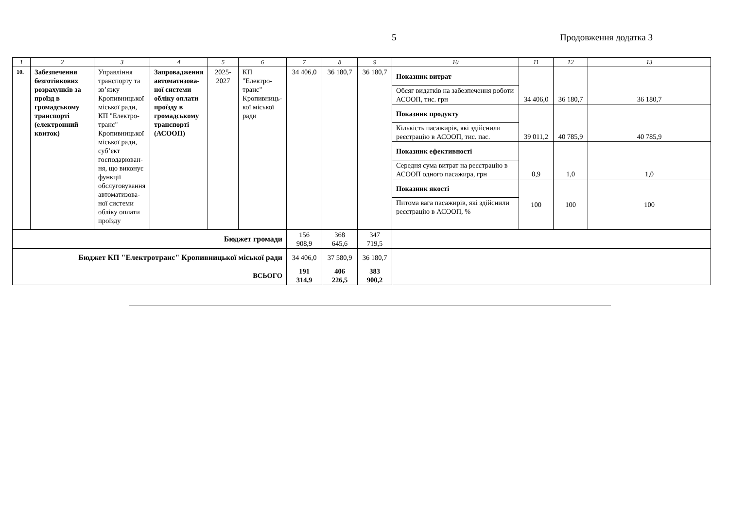5 Продовження додатка 3
| 1 | 2 | 3 | 4 | 5 | 6 | 7 | 8 | 9 | 10 | 11 | 12 | 13 |
| --- | --- | --- | --- | --- | --- | --- | --- | --- | --- | --- | --- | --- |
| 10. | Забезпечення безготівкових розрахунків за проїзд в громадському транспорті (електронний квиток) | Управління транспорту та зв’язку Кропивницької міської ради, КП "Електро-транс" Кропивницької міської ради, суб’єкт господарюван-ня, що виконує функції обслуговування автоматизова-ної системи обліку оплати проїзду | Запровадження автоматизова-ної системи обліку оплати проїзду в громадському транспорті (АСООП) | 2025-2027 | КП "Електро-транс" Кропивниць-кої міської ради | 34 406,0 | 36 180,7 | 36 180,7 | Показник витрат | 34 406,0 | 36 180,7 | 36 180,7 |
| | | | | | | | | | Обсяг видатків на забезпечення роботи АСООП, тис. грн | | | |
| | | | | | | | | | Показник продукту | 39 011,2 | 40 785,9 | 40 785,9 |
| | | | | | | | | | Кількість пасажирів, які здійснили реєстрацію в АСООП, тис. пас. | | | |
| | | | | | | | | | Показник ефективності | 0,9 | 1,0 | 1,0 |
| | | | | | | | | | Середня сума витрат на реєстрацію в АСООП одного пасажира, грн | | | |
| | | | | | | | | | Показник якості | 100 | 100 | 100 |
| | | | | | | | | | Питома вага пасажирів, які здійснили реєстрацію в АСООП, % | | | |
| Бюджет громади | | | | | | 156 908,9 | 368 645,6 | 347 719,5 | | | | |
| Бюджет КП "Електротранс" Кропивницької міської ради | | | | | | 34 406,0 | 37 580,9 | 36 180,7 | | | | |
| ВСЬОГО | | | | | | 191 314,9 | 406 226,5 | 383 900,2 | | | | |